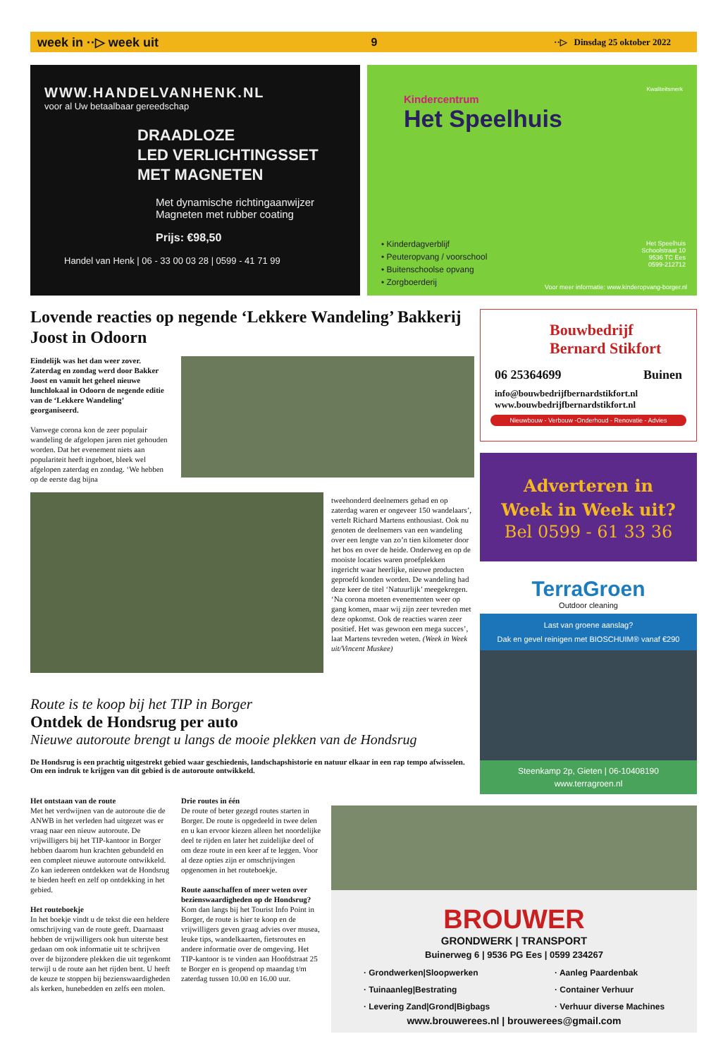week in ··▷ week uit 9
··▷ Dinsdag 25 oktober 2022
WWW.HANDELVANHENK.NL
voor al Uw betaalbaar gereedschap
DRAADLOZE
LED VERLICHTINGSSET
MET MAGNETEN
Met dynamische richtingaanwijzer
Magneten met rubber coating
Prijs: €98,50
Handel van Henk | 06 - 33 00 03 28 | 0599 - 41 71 99
Kindercentrum
Het Speelhuis
Kwaliteitsmerk
• Kinderdagverblijf
• Peuteropvang / voorschool
• Buitenschoolse opvang
• Zorgboerderij
Het Speelhuis
Schoolstraat 10
9536 TC Ees
0599-212712
Voor meer informatie: www.kinderopvang-borger.nl
Lovende reacties op negende ‘Lekkere Wandeling’ Bakkerij Joost in Odoorn
Eindelijk was het dan weer zover. Zaterdag en zondag werd door Bakker Joost en vanuit het geheel nieuwe lunchlokaal in Odoorn de negende editie van de ‘Lekkere Wandeling’ georganiseerd.
Vanwege corona kon de zeer populair wandeling de afgelopen jaren niet gehouden worden. Dat het evenement niets aan populariteit heeft ingeboet, bleek wel afgelopen zaterdag en zondag. ‘We hebben op de eerste dag bijna
tweehonderd deelnemers gehad en op zaterdag waren er ongeveer 150 wandelaars’, vertelt Richard Martens enthousiast. Ook nu genoten de deelnemers van een wandeling over een lengte van zo’n tien kilometer door het bos en over de heide. Onderweg en op de mooiste locaties waren proefplekken ingericht waar heerlijke, nieuwe producten geproefd konden worden. De wandeling had deze keer de titel ‘Natuurlijk’ meegekregen. ‘Na corona moeten evenementen weer op gang komen, maar wij zijn zeer tevreden met deze opkomst. Ook de reacties waren zeer positief. Het was gewoon een mega succes’, laat Martens tevreden weten. (Week in Week uit/Vincent Muskee)
Bouwbedrijf
Bernard Stikfort
06 25364699 Buinen
info@bouwbedrijfbernardstikfort.nl
www.bouwbedrijfbernardstikfort.nl
Nieuwbouw - Verbouw -Onderhoud - Renovatie - Advies
Adverteren in
Week in Week uit?
Bel 0599 - 61 33 36
TerraGroen
Outdoor cleaning
Last van groene aanslag?
Dak en gevel reinigen met BIOSCHUIM® vanaf €290
Steenkamp 2p, Gieten | 06-10408190
www.terragroen.nl
Route is te koop bij het TIP in Borger
Ontdek de Hondsrug per auto
Nieuwe autoroute brengt u langs de mooie plekken van de Hondsrug
De Hondsrug is een prachtig uitgestrekt gebied waar geschiedenis, landschapshistorie en natuur elkaar in een rap tempo afwisselen. Om een indruk te krijgen van dit gebied is de autoroute ontwikkeld.
Het ontstaan van de route
Met het verdwijnen van de autoroute die de ANWB in het verleden had uitgezet was er vraag naar een nieuw autoroute. De vrijwilligers bij het TIP-kantoor in Borger hebben daarom hun krachten gebundeld en een compleet nieuwe autoroute ontwikkeld. Zo kan iedereen ontdekken wat de Hondsrug te bieden heeft en zelf op ontdekking in het gebied.
Het routeboekje
In het boekje vindt u de tekst die een heldere omschrijving van de route geeft. Daarnaast hebben de vrijwilligers ook hun uiterste best gedaan om ook informatie uit te schrijven over de bijzondere plekken die uit tegenkomt terwijl u de route aan het rijden bent. U heeft de keuze te stoppen bij bezienswaardigheden als kerken, hunebedden en zelfs een molen.
Drie routes in één
De route of beter gezegd routes starten in Borger. De route is opgedeeld in twee delen en u kan ervoor kiezen alleen het noordelijke deel te rijden en later het zuidelijke deel of om deze route in een keer af te leggen. Voor al deze opties zijn er omschrijvingen opgenomen in het routeboekje.
Route aanschaffen of meer weten over bezienswaardigheden op de Hondsrug?
Kom dan langs bij het Tourist Info Point in Borger, de route is hier te koop en de vrijwilligers geven graag advies over musea, leuke tips, wandelkaarten, fietsroutes en andere informatie over de omgeving. Het TIP-kantoor is te vinden aan Hoofdstraat 25 te Borger en is geopend op maandag t/m zaterdag tussen 10.00 en 16.00 uur.
BROUWER
GRONDWERK | TRANSPORT
Buinerweg 6 | 9536 PG Ees | 0599 234267
· Grondwerken|Sloopwerken
· Tuinaanleg|Bestrating
· Levering Zand|Grond|Bigbags
· Aanleg Paardenbak
· Container Verhuur
· Verhuur diverse Machines
www.brouwerees.nl | brouwerees@gmail.com